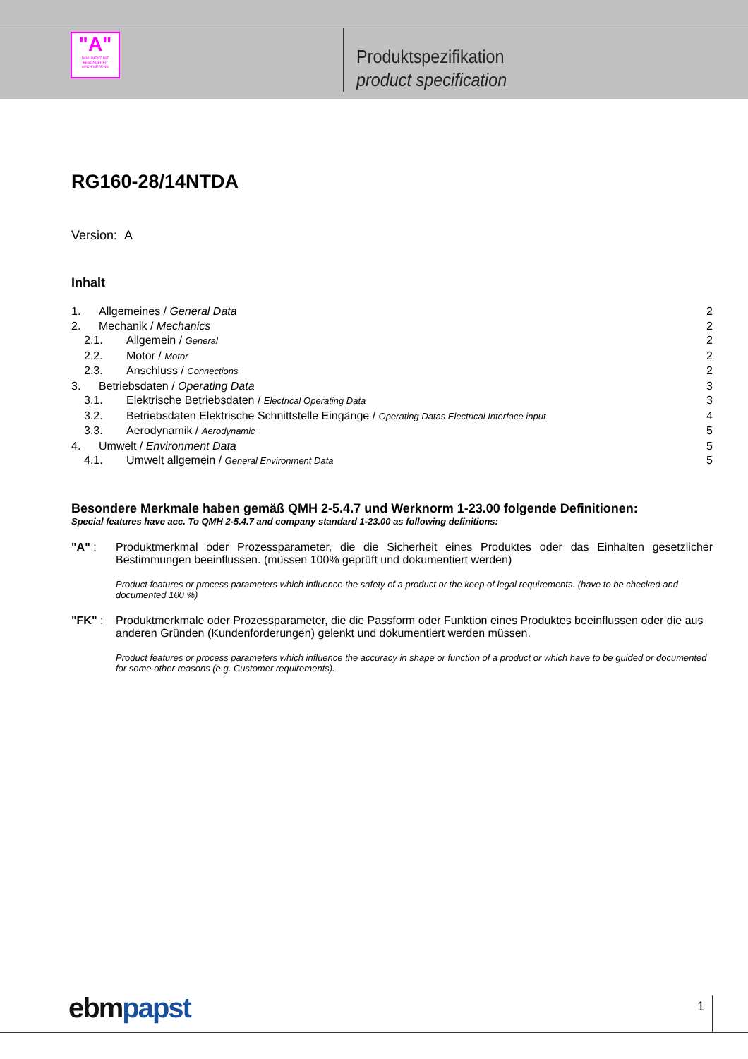"A"
DOKUMENT MIT BESONDERER ARCHIVIERUNG
Produktspezifikation
product specification
RG160-28/14NTDA
Version: A
Inhalt
1. Allgemeines / General Data 2
2. Mechanik / Mechanics 2
2.1. Allgemein / General 2
2.2. Motor / Motor 2
2.3. Anschluss / Connections 2
3. Betriebsdaten / Operating Data 3
3.1. Elektrische Betriebsdaten / Electrical Operating Data 3
3.2. Betriebsdaten Elektrische Schnittstelle Eingänge / Operating Datas Electrical Interface input 4
3.3. Aerodynamik / Aerodynamic 5
4. Umwelt / Environment Data 5
4.1. Umwelt allgemein / General Environment Data 5
Besondere Merkmale haben gemäß QMH 2-5.4.7 und Werknorm 1-23.00 folgende Definitionen:
Special features have acc. To QMH 2-5.4.7 and company standard 1-23.00 as following definitions:
"A" : Produktmerkmal oder Prozessparameter, die die Sicherheit eines Produktes oder das Einhalten gesetzlicher Bestimmungen beeinflussen. (müssen 100% geprüft und dokumentiert werden)
Product features or process parameters which influence the safety of a product or the keep of legal requirements. (have to be checked and documented 100 %)
"FK" : Produktmerkmale oder Prozessparameter, die die Passform oder Funktion eines Produktes beeinflussen oder die aus anderen Gründen (Kundenforderungen) gelenkt und dokumentiert werden müssen.
Product features or process parameters which influence the accuracy in shape or function of a product or which have to be guided or documented for some other reasons (e.g. Customer requirements).
ebm papst 1